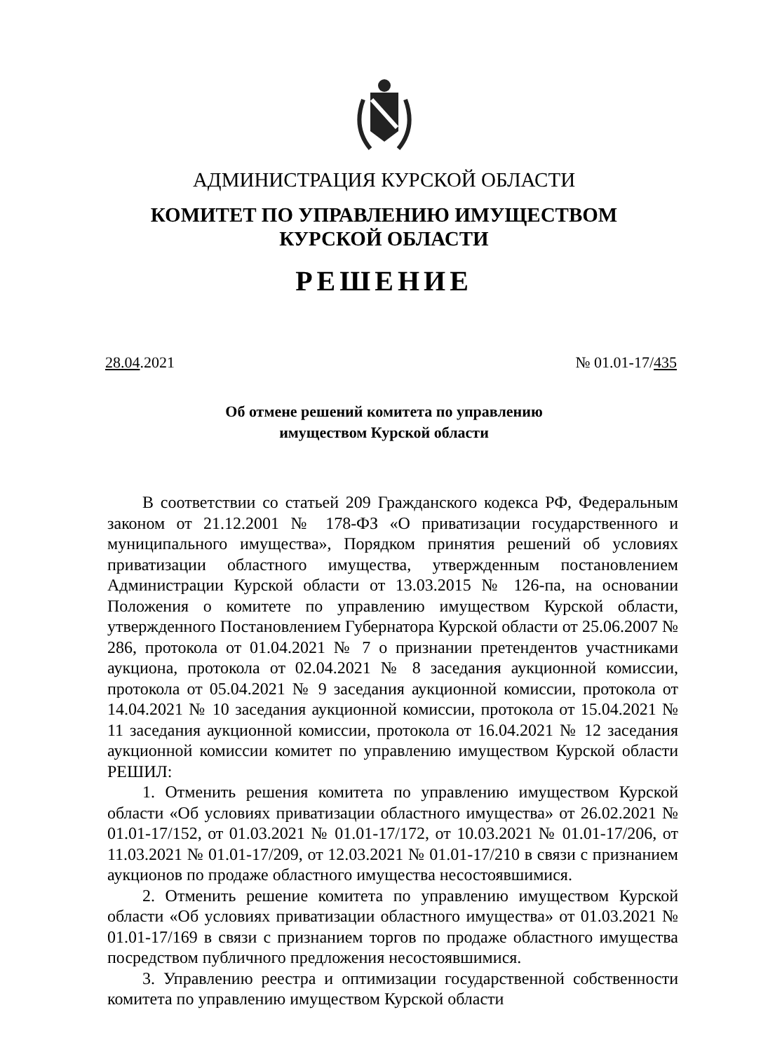АДМИНИСТРАЦИЯ КУРСКОЙ ОБЛАСТИ
КОМИТЕТ ПО УПРАВЛЕНИЮ ИМУЩЕСТВОМ
КУРСКОЙ ОБЛАСТИ
РЕШЕНИЕ
28.04.2021 № 01.01-17/435
Об отмене решений комитета по управлению
имуществом Курской области
В соответствии со статьей 209 Гражданского кодекса РФ, Федеральным законом от 21.12.2001 № 178-ФЗ «О приватизации государственного и муниципального имущества», Порядком принятия решений об условиях приватизации областного имущества, утвержденным постановлением Администрации Курской области от 13.03.2015 № 126-па, на основании Положения о комитете по управлению имуществом Курской области, утвержденного Постановлением Губернатора Курской области от 25.06.2007 № 286, протокола от 01.04.2021 № 7 о признании претендентов участниками аукциона, протокола от 02.04.2021 № 8 заседания аукционной комиссии, протокола от 05.04.2021 № 9 заседания аукционной комиссии, протокола от 14.04.2021 № 10 заседания аукционной комиссии, протокола от 15.04.2021 № 11 заседания аукционной комиссии, протокола от 16.04.2021 № 12 заседания аукционной комиссии комитет по управлению имуществом Курской области РЕШИЛ:
1. Отменить решения комитета по управлению имуществом Курской области «Об условиях приватизации областного имущества» от 26.02.2021 № 01.01-17/152, от 01.03.2021 № 01.01-17/172, от 10.03.2021 № 01.01-17/206, от 11.03.2021 № 01.01-17/209, от 12.03.2021 № 01.01-17/210 в связи с признанием аукционов по продаже областного имущества несостоявшимися.
2. Отменить решение комитета по управлению имуществом Курской области «Об условиях приватизации областного имущества» от 01.03.2021 № 01.01-17/169 в связи с признанием торгов по продаже областного имущества посредством публичного предложения несостоявшимися.
3. Управлению реестра и оптимизации государственной собственности комитета по управлению имуществом Курской области